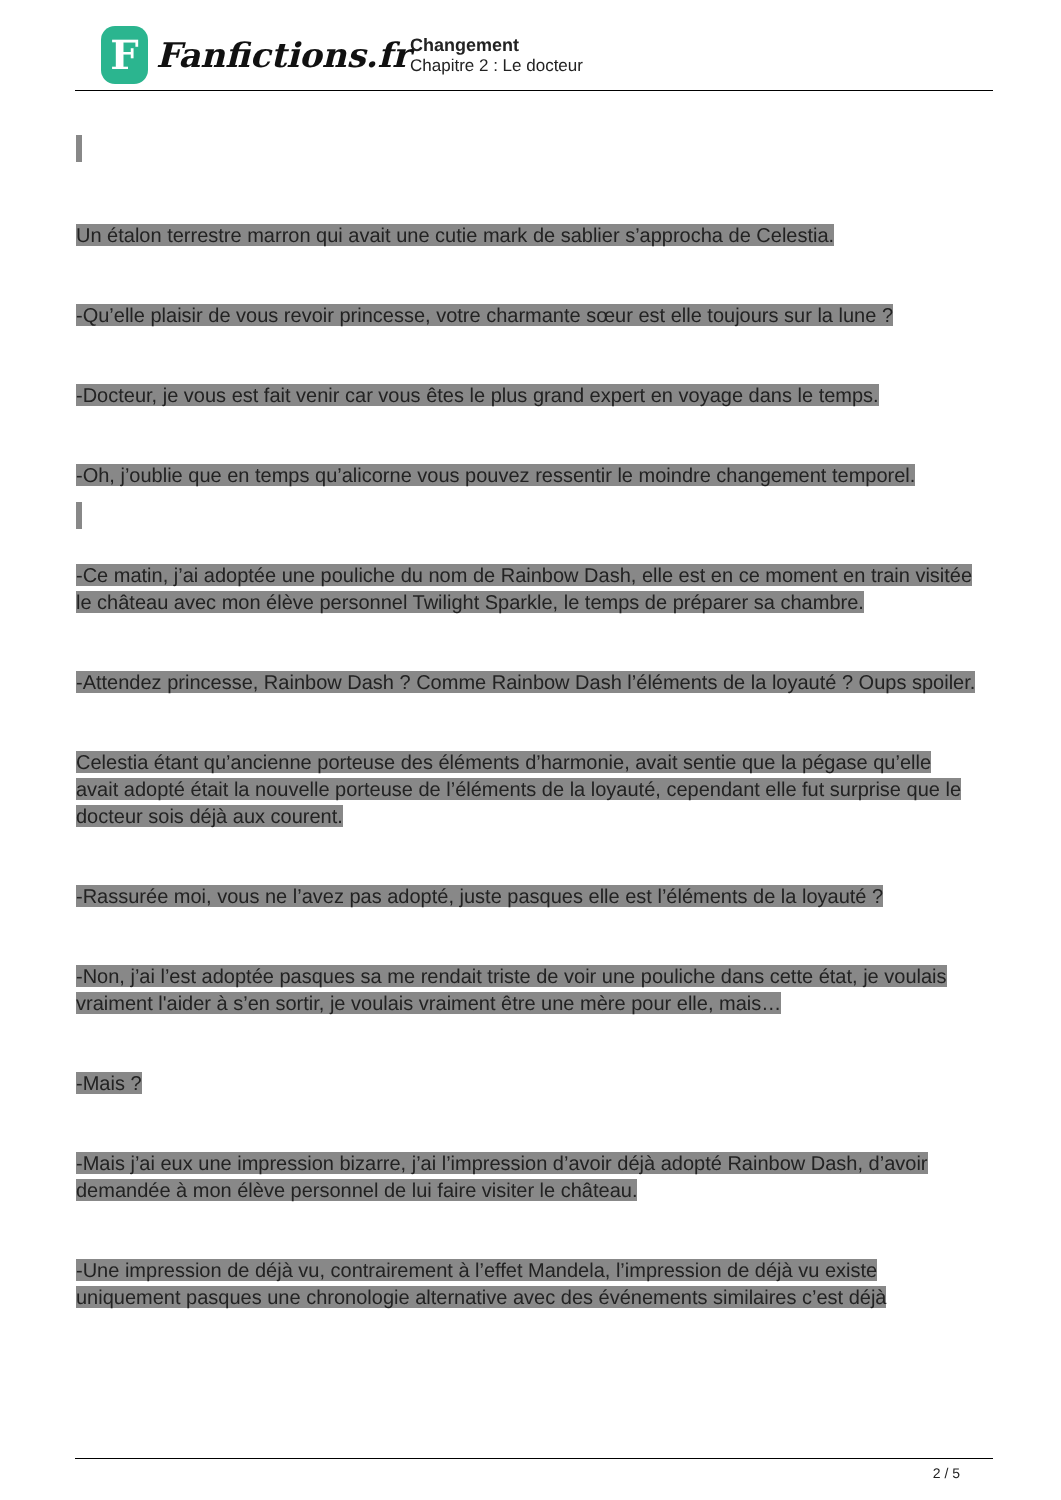F
Fanfictions.fr
Changement
Chapitre 2 : Le docteur
Un étalon terrestre marron qui avait une cutie mark de sablier s’approcha de Celestia.
-Qu’elle plaisir de vous revoir princesse, votre charmante sœur est elle toujours sur la lune ?
-Docteur, je vous est fait venir car vous êtes le plus grand expert en voyage dans le temps.
-Oh, j’oublie que en temps qu’alicorne vous pouvez ressentir le moindre changement temporel.
-Ce matin, j’ai adoptée une pouliche du nom de Rainbow Dash, elle est en ce moment en train visitée le château avec mon élève personnel Twilight Sparkle, le temps de préparer sa chambre.
-Attendez princesse, Rainbow Dash ? Comme Rainbow Dash l’éléments de la loyauté ? Oups spoiler.
Celestia étant qu’ancienne porteuse des éléments d’harmonie, avait sentie que la pégase qu’elle avait adopté était la nouvelle porteuse de l’éléments de la loyauté, cependant elle fut surprise que le docteur sois déjà aux courent.
-Rassurée moi, vous ne l’avez pas adopté, juste pasques elle est l’éléments de la loyauté ?
-Non, j’ai l’est adoptée pasques sa me rendait triste de voir une pouliche dans cette état, je voulais vraiment l'aider à s’en sortir, je voulais vraiment être une mère pour elle, mais…
-Mais ?
-Mais j’ai eux une impression bizarre, j’ai l’impression d’avoir déjà adopté Rainbow Dash, d’avoir demandée à mon élève personnel de lui faire visiter le château.
-Une impression de déjà vu, contrairement à l’effet Mandela, l’impression de déjà vu existe uniquement pasques une chronologie alternative avec des événements similaires c’est déjà
2 / 5